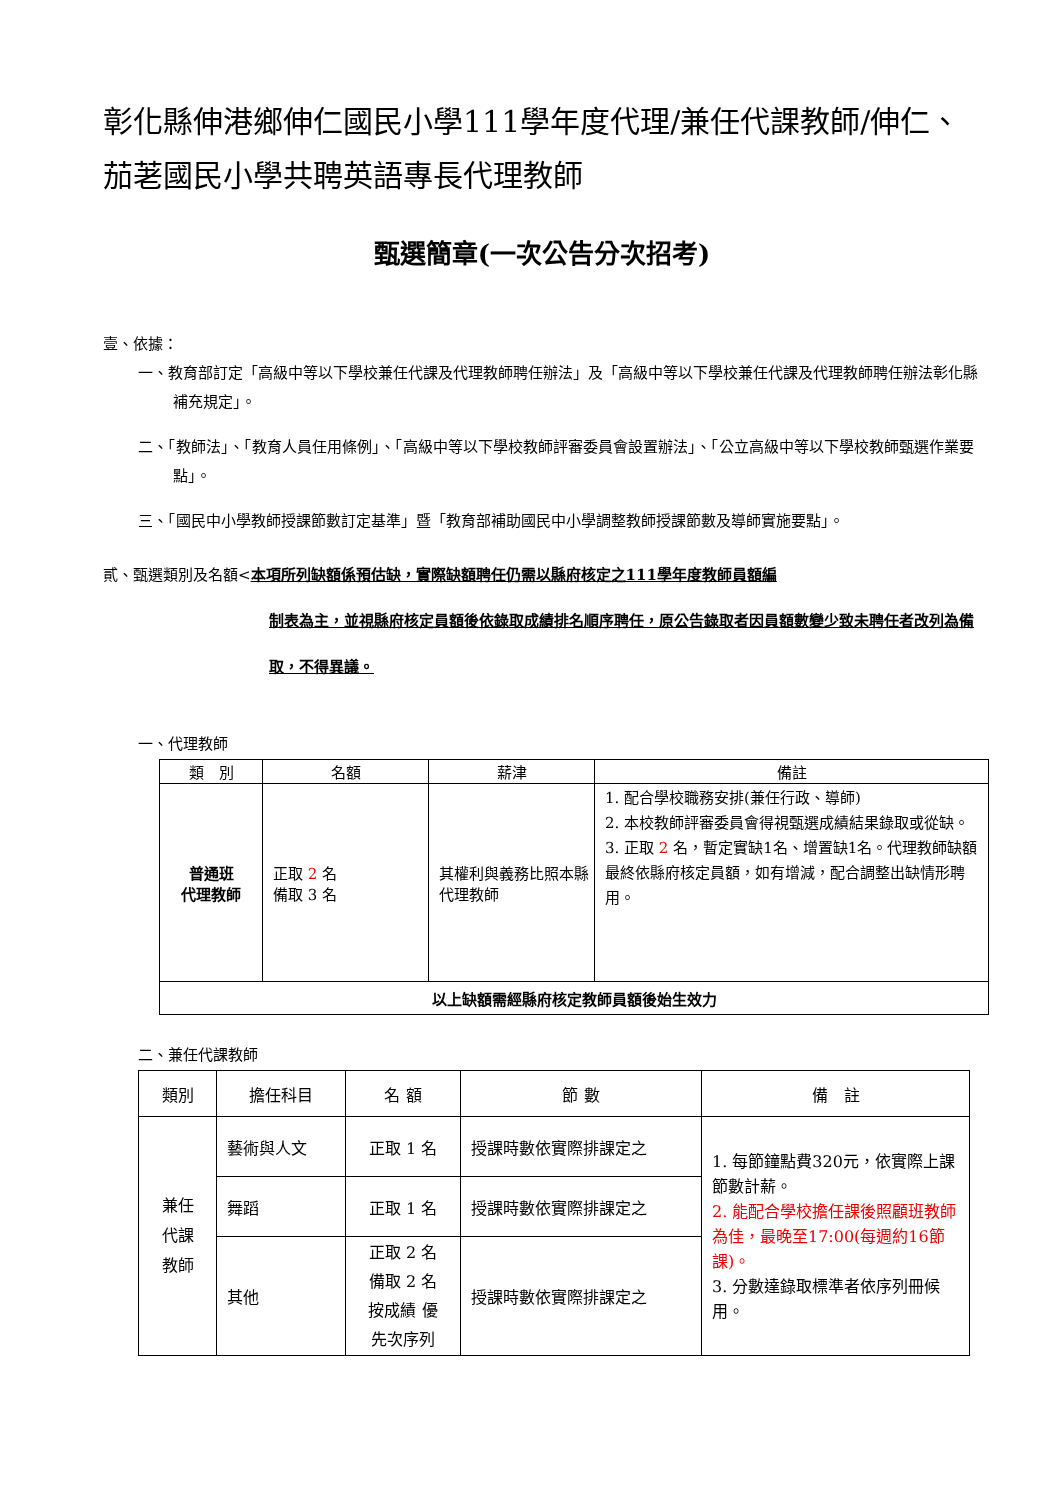彰化縣伸港鄉伸仁國民小學111學年度代理/兼任代課教師/伸仁、茄荖國民小學共聘英語專長代理教師
甄選簡章(一次公告分次招考)
壹、依據：
一、教育部訂定「高級中等以下學校兼任代課及代理教師聘任辦法」及「高級中等以下學校兼任代課及代理教師聘任辦法彰化縣補充規定」。
二、「教師法」、「教育人員任用條例」、「高級中等以下學校教師評審委員會設置辦法」、「公立高級中等以下學校教師甄選作業要點」。
三、「國民中小學教師授課節數訂定基準」暨「教育部補助國民中小學調整教師授課節數及導師實施要點」。
貳、甄選類別及名額<本項所列缺額係預估缺，實際缺額聘任仍需以縣府核定之111學年度教師員額編
制表為主，並視縣府核定員額後依錄取成績排名順序聘任，原公告錄取者因員額數變少致未聘任者改列為備取，不得異議。
一、代理教師
| 類 別 | 名額 | 薪津 | 備註 |
| --- | --- | --- | --- |
| 普通班 代理教師 | 正取 2 名 備取 3 名 | 其權利與義務比照本縣代理教師 | 1. 配合學校職務安排(兼任行政、導師) 2. 本校教師評審委員會得視甄選成績結果錄取或從缺。 3. 正取 2 名，暫定實缺1名、增置缺1名。代理教師缺額最終依縣府核定員額，如有增減，配合調整出缺情形聘用。 |
| 以上缺額需經縣府核定教師員額後始生效力 | | | |
二、兼任代課教師
| 類別 | 擔任科目 | 名 額 | 節 數 | 備 註 |
| --- | --- | --- | --- | --- |
| 兼任 代課 教師 | 藝術與人文 | 正取 1 名 | 授課時數依實際排課定之 | 1. 每節鐘點費320元，依實際上課節數計薪。 2. 能配合學校擔任課後照顧班教師為佳，最晚至17:00(每週約16節課)。 3. 分數達錄取標準者依序列冊候用。 |
| | 舞蹈 | 正取 1 名 | 授課時數依實際排課定之 | |
| | 其他 | 正取 2 名 備取 2 名 按成績 優 先次序列 | 授課時數依實際排課定之 | |